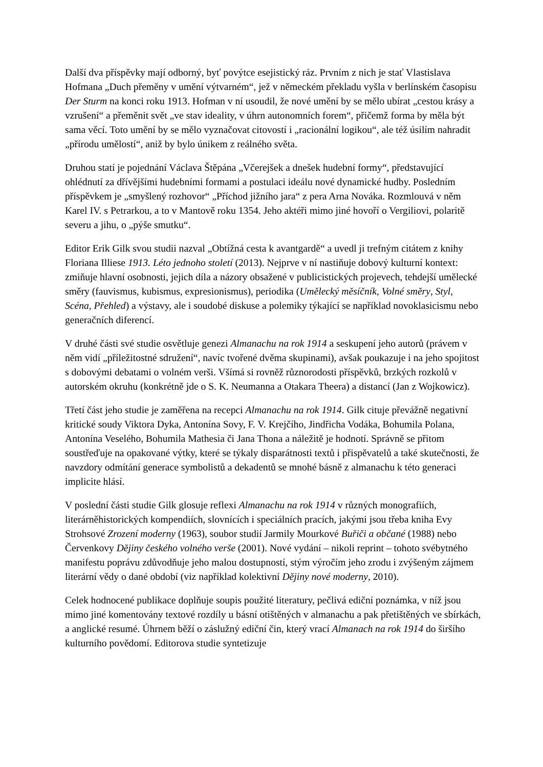Další dva příspěvky mají odborný, byť povýtce esejistický ráz. Prvním z nich je stať Vlastislava Hofmana „Duch přeměny v umění výtvarném“, jež v německém překladu vyšla v berlínském časopisu Der Sturm na konci roku 1913. Hofman v ní usoudil, že nové umění by se mělo ubírat „cestou krásy a vzrušení“ a přeměnit svět „ve stav ideality, v úhrn autonomních forem“, přičemž forma by měla být sama věcí. Toto umění by se mělo vyznačovat citovostí i „racionální logikou“, ale též úsilím nahradit „přírodu umělostí“, aniž by bylo únikem z reálného světa.
Druhou statí je pojednání Václava Štěpána „Včerejšek a dnešek hudební formy“, představující ohlédnutí za dřívějšími hudebními formami a postulaci ideálu nové dynamické hudby. Posledním příspěvkem je „smyšlený rozhovor“ „Příchod jižního jara“ z pera Arna Nováka. Rozmlouvá v něm Karel IV. s Petrarkou, a to v Mantově roku 1354. Jeho aktéři mimo jiné hovoří o Vergiliovi, polaritě severu a jihu, o „pýše smutku“.
Editor Erik Gilk svou studii nazval „Obtížná cesta k avantgardě“ a uvedl ji trefným citátem z knihy Floriana Illiese 1913. Léto jednoho století (2013). Nejprve v ní nastiňuje dobový kulturní kontext: zmiňuje hlavní osobnosti, jejich díla a názory obsažené v publicistických projevech, tehdejší umělecké směry (fauvismus, kubismus, expresionismus), periodika (Umělecký měsíčník, Volné směry, Styl, Scéna, Přehled) a výstavy, ale i soudobé diskuse a polemiky týkající se například novoklasicismu nebo generačních diferencí.
V druhé části své studie osvětluje genezi Almanachu na rok 1914 a seskupení jeho autorů (právem v něm vidí „příležitostné sdružení“, navíc tvořené dvěma skupinami), avšak poukazuje i na jeho spojitost s dobovými debatami o volném verši. Všímá si rovněž různorodosti příspěvků, brzkých rozkolů v autorském okruhu (konkrétně jde o S. K. Neumanna a Otakara Theera) a distancí (Jan z Wojkowicz).
Třetí část jeho studie je zaměřena na recepci Almanachu na rok 1914. Gilk cituje převážně negativní kritické soudy Viktora Dyka, Antonína Sovy, F. V. Krejčího, Jindřicha Vodáka, Bohumila Polana, Antonína Veselého, Bohumila Mathesia či Jana Thona a náležitě je hodnotí. Správně se přitom soustřeďuje na opakované výtky, které se týkaly disparátnosti textů i přispěvatelů a také skutečnosti, že navzdory odmítání generace symbolistů a dekadentů se mnohé básně z almanachu k této generaci implicite hlásí.
V poslední části studie Gilk glosuje reflexi Almanachu na rok 1914 v různých monografiích, literárněhistorických kompendiích, slovnících i speciálních pracích, jakými jsou třeba kniha Evy Strohsové Zrození moderny (1963), soubor studií Jarmily Mourkové Buřiči a občané (1988) nebo Červenkovy Dějiny českého volného verše (2001). Nové vydání – nikoli reprint – tohoto svébytného manifestu poprávu zdůvodňuje jeho malou dostupností, stým výročím jeho zrodu i zvýšeným zájmem literární vědy o dané období (viz například kolektivní Dějiny nové moderny, 2010).
Celek hodnocené publikace doplňuje soupis použité literatury, pečlivá ediční poznámka, v níž jsou mimo jiné komentovány textové rozdíly u básní otištěných v almanachu a pak přetištěných ve sbírkách, a anglické resumé. Úhrnem běží o záslužný ediční čin, který vrací Almanach na rok 1914 do širšího kulturního povědomí. Editorova studie syntetizuje